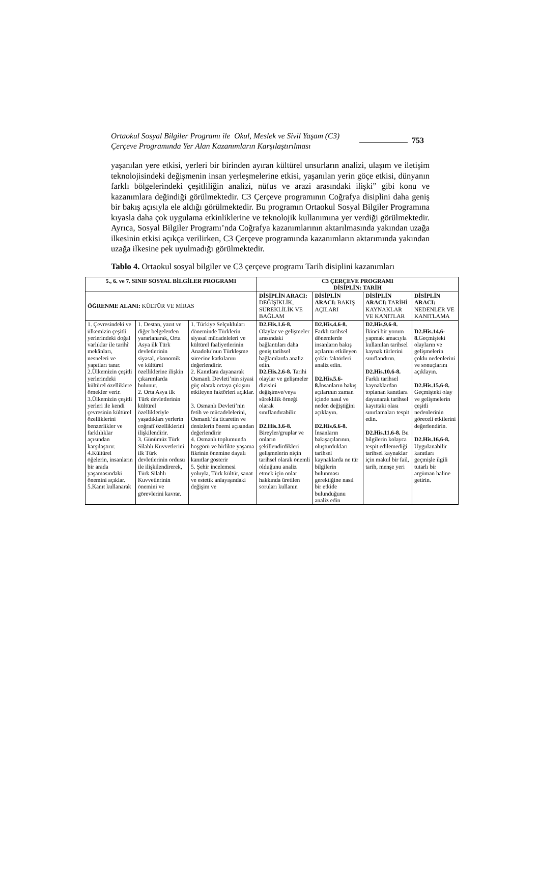Ortaokul Sosyal Bilgiler Programı ile Okul, Meslek ve Sivil Yaşam (C3) Çerçeve Programında Yer Alan Kazanımların Karşılaştırılması
753
yaşanılan yere etkisi, yerleri bir birinden ayıran kültürel unsurların analizi, ulaşım ve iletişim teknolojisindeki değişmenin insan yerleşmelerine etkisi, yaşanılan yerin göçe etkisi, dünyanın farklı bölgelerindeki çeşitliliğin analizi, nüfus ve arazi arasındaki ilişki” gibi konu ve kazanımlara değindiği görülmektedir. C3 Çerçeve programının Coğrafya disiplini daha geniş bir bakış açısıyla ele aldığı görülmektedir. Bu programın Ortaokul Sosyal Bilgiler Programına kıyasla daha çok uygulama etkinliklerine ve teknolojik kullanımına yer verdiği görülmektedir. Ayrıca, Sosyal Bilgiler Programı’nda Coğrafya kazanımlarının aktarılmasında yakından uzağa ilkesinin etkisi açıkça verilirken, C3 Çerçeve programında kazanımların aktarımında yakından uzağa ilkesine pek uyulmadığı görülmektedir.
Tablo 4. Ortaokul sosyal bilgiler ve C3 çerçeve programı Tarih disiplini kazanımları
| 5., 6. ve 7. SINIF SOSYAL BİLGİLER PROGRAMI | | | C3 ÇERÇEVE PROGRAMI DİSİPLİN: TARİH | | | |
| --- | --- | --- | --- | --- | --- | --- |
| ÖĞRENME ALANI: KÜLTÜR VE MİRAS | | | DİSİPLİN ARACI: DEĞİŞİKLİK, SÜREKLİLİK VE BAĞLAM | DİSİPLİN ARACI: BAKIŞ AÇILARI | DİSİPLİN ARACI: TARİHİ KAYNAKLAR VE KANITLAR | DİSİPLİN ARACI: NEDENLER VE KANITLAMA |
| 1. Çevresindeki ve ülkemizin çeşitli yerlerindeki doğal varlıklar ile tarihî mekânları, nesneleri ve yapıtları tanır. 2.Ülkemizin çeşitli yerlerindeki kültürel özelliklere örnekler verir. 3.Ülkemizin çeşitli yerleri ile kendi çevresinin kültürel özelliklerini benzerlikler ve farklılıklar açısından karşılaştırır. 4.Kültürel öğelerin, insanların bir arada yaşamasındaki önemini açıklar. 5.Kanıt kullanarak | 1. Destan, yazıt ve diğer belgelerden yararlanarak, Orta Asya ilk Türk devletlerinin siyasal, ekonomik ve kültürel özelliklerine ilişkin çıkarımlarda bulunur. 2. Orta Asya ilk Türk devletlerinin kültürel özellikleriyle yaşadıkları yerlerin coğrafî özelliklerini ilişkilendirir. 3. Günümüz Türk Silahlı Kuvvetlerini ilk Türk devletlerinin ordusu ile ilişkilendirerek, Türk Silahlı Kuvvetlerinin önemini ve görevlerini kavrar. | 1. Türkiye Selçukluları döneminde Türklerin siyasal mücadeleleri ve kültürel faaliyetlerinin Anadolu’nun Türkleşme sürecine katkılarını değerlendirir. 2. Kanıtlara dayanarak Osmanlı Devleti’nin siyasi güç olarak ortaya çıkışını etkileyen faktörleri açıklar. 3. Osmanlı Devleti’nin fetih ve mücadelelerini, Osmanlı’da ticaretin ve denizlerin önemi açısından değerlendirir 4. Osmanlı toplumunda hoşgörü ve birlikte yaşama fikrinin önemine dayalı kanıtlar gösterir 5. Şehir incelemesi yoluyla, Türk kültür, sanat ve estetik anlayışındaki değişim ve | D2.His.1.6-8. Olaylar ve gelişmeler arasındaki bağlantıları daha geniş tarihsel bağlamlarda analiz edin. D2.His.2.6-8. Tarihi olaylar ve gelişmeler dizisini değişimve/veya süreklilik örneği olarak sınıflandırabilir. D2.His.3.6-8. Bireyler/gruplar ve onların şekillendirdikleri gelişmelerin niçin tarihsel olarak önemli olduğunu analiz etmek için onlar hakkında üretilen soruları kullanın | D2.His.4.6-8. Farklı tarihsel dönemlerde insanların bakış açılarını etkileyen çoklu faktörleri analiz edin. D2.His.5.6-8. İnsanların bakış açılarının zaman içinde nasıl ve neden değiştiğini açıklayın. D2.His.6.6-8. İnsanların bakışaçılarının, oluşturdukları tarihsel kaynaklarda ne tür bilgilerin bulunması gerektiğine nasıl bir etkide bulunduğunu analiz edin | D2.His.9.6-8. İkinci bir yorum yapmak amacıyla kullanılan tarihsel kaynak türlerini sınıflandırın. D2.His.10.6-8. Farklı tarihsel kaynaklardan toplanan kanıtlara dayanarak tarihsel kayıttaki olası sınırlamaları tespit edin. D2.His.11.6-8. Bu bilgilerin kolayca tespit edilemediği tarihsel kaynaklar için makul bir fail, tarih, menşe yeri | D2.His.14.6-8. Geçmişteki olayların ve gelişmelerin çoklu nedenlerini ve sonuçlarını açıklayın. D2.His.15.6-8. Geçmişteki olay ve gelişmelerin çeşitli nedenlerinin göreceli etkilerini değerlendirin. D2.His.16.6-8. Uygulanabilir kanıtları geçmişle ilgili tutarlı bir argüman haline getirin. |